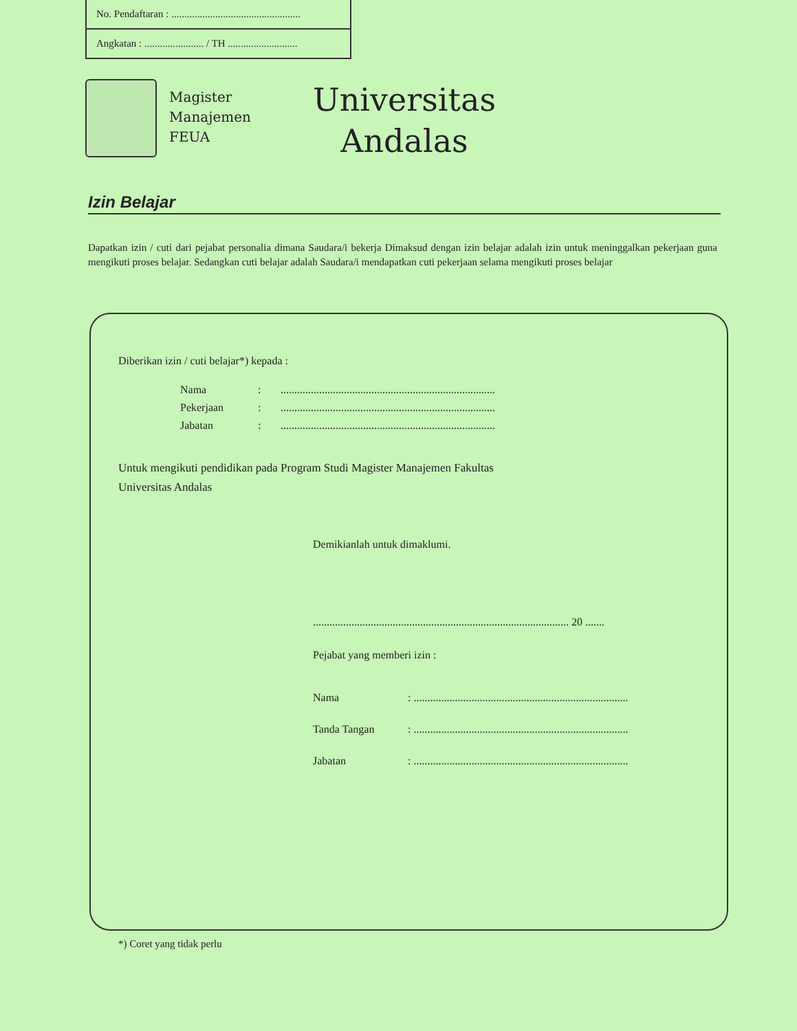No. Pendaftaran : ..................................................
Angkatan : ....................... / TH ...........................
Magister
Manajemen
FEUA
Universitas
Andalas
Izin Belajar
Dapatkan izin / cuti dari pejabat personalia dimana Saudara/i bekerja Dimaksud dengan izin belajar adalah izin untuk meninggalkan pekerjaan guna mengikuti proses belajar. Sedangkan cuti belajar adalah Saudara/i mendapatkan cuti pekerjaan selama mengikuti proses belajar
Diberikan izin / cuti belajar*) kepada :
| Nama | : | .............................................................................. |
| Pekerjaan | : | .............................................................................. |
| Jabatan | : | .............................................................................. |
Untuk mengikuti pendidikan pada Program Studi Magister Manajemen Fakultas
Universitas Andalas
Demikianlah untuk dimaklumi.
............................................................................................. 20 .......
Pejabat yang memberi izin :
| Nama | : .............................................................................. |
| Tanda Tangan | : .............................................................................. |
| Jabatan | : .............................................................................. |
*) Coret yang tidak perlu